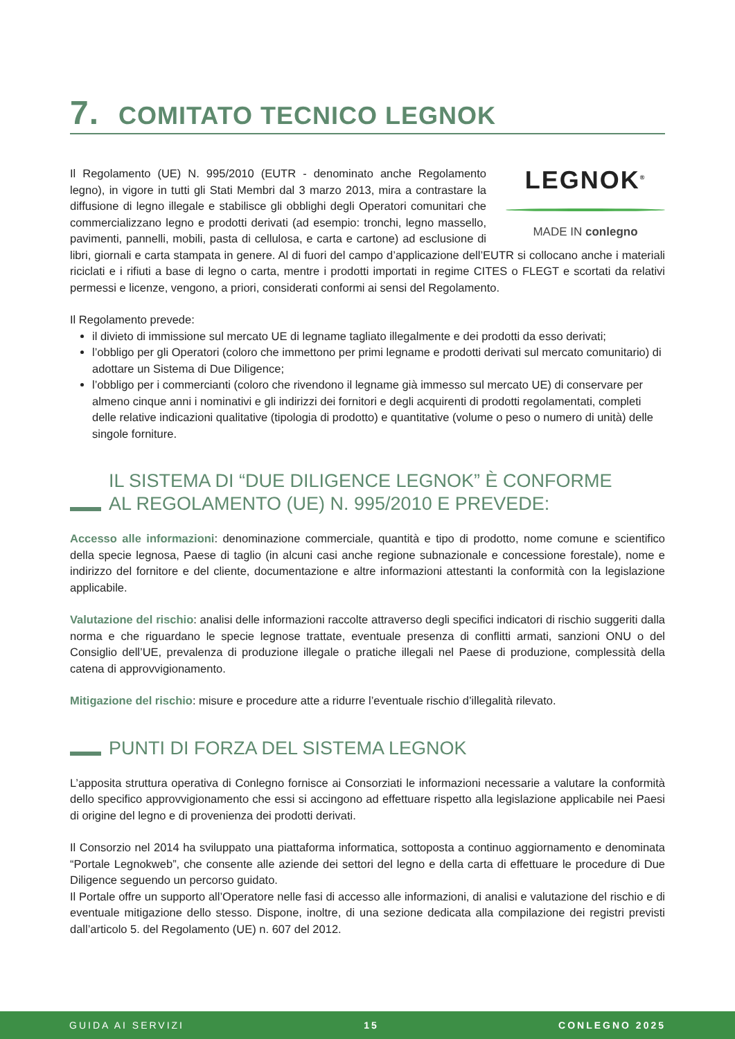7. COMITATO TECNICO LEGNOK
LEGNOK<sup>®</sup>
MADE IN conlegno
Il Regolamento (UE) N. 995/2010 (EUTR - denominato anche Regolamento legno), in vigore in tutti gli Stati Membri dal 3 marzo 2013, mira a contrastare la diffusione di legno illegale e stabilisce gli obblighi degli Operatori comunitari che commercializzano legno e prodotti derivati (ad esempio: tronchi, legno massello, pavimenti, pannelli, mobili, pasta di cellulosa, e carta e cartone) ad esclusione di libri, giornali e carta stampata in genere. Al di fuori del campo d’applicazione dell’EUTR si collocano anche i materiali riciclati e i rifiuti a base di legno o carta, mentre i prodotti importati in regime CITES o FLEGT e scortati da relativi permessi e licenze, vengono, a priori, considerati conformi ai sensi del Regolamento.
Il Regolamento prevede:
il divieto di immissione sul mercato UE di legname tagliato illegalmente e dei prodotti da esso derivati;
l’obbligo per gli Operatori (coloro che immettono per primi legname e prodotti derivati sul mercato comunitario) di adottare un Sistema di Due Diligence;
l’obbligo per i commercianti (coloro che rivendono il legname già immesso sul mercato UE) di conservare per almeno cinque anni i nominativi e gli indirizzi dei fornitori e degli acquirenti di prodotti regolamentati, completi delle relative indicazioni qualitative (tipologia di prodotto) e quantitative (volume o peso o numero di unità) delle singole forniture.
IL SISTEMA DI “DUE DILIGENCE LEGNOK” È CONFORME
AL REGOLAMENTO (UE) N. 995/2010 E PREVEDE:
Accesso alle informazioni: denominazione commerciale, quantità e tipo di prodotto, nome comune e scientifico della specie legnosa, Paese di taglio (in alcuni casi anche regione subnazionale e concessione forestale), nome e indirizzo del fornitore e del cliente, documentazione e altre informazioni attestanti la conformità con la legislazione applicabile.
Valutazione del rischio: analisi delle informazioni raccolte attraverso degli specifici indicatori di rischio suggeriti dalla norma e che riguardano le specie legnose trattate, eventuale presenza di conflitti armati, sanzioni ONU o del Consiglio dell’UE, prevalenza di produzione illegale o pratiche illegali nel Paese di produzione, complessità della catena di approvvigionamento.
Mitigazione del rischio: misure e procedure atte a ridurre l’eventuale rischio d’illegalità rilevato.
PUNTI DI FORZA DEL SISTEMA LEGNOK
L’apposita struttura operativa di Conlegno fornisce ai Consorziati le informazioni necessarie a valutare la conformità dello specifico approvvigionamento che essi si accingono ad effettuare rispetto alla legislazione applicabile nei Paesi di origine del legno e di provenienza dei prodotti derivati.
Il Consorzio nel 2014 ha sviluppato una piattaforma informatica, sottoposta a continuo aggiornamento e denominata “Portale Legnokweb”, che consente alle aziende dei settori del legno e della carta di effettuare le procedure di Due Diligence seguendo un percorso guidato.
Il Portale offre un supporto all’Operatore nelle fasi di accesso alle informazioni, di analisi e valutazione del rischio e di eventuale mitigazione dello stesso. Dispone, inoltre, di una sezione dedicata alla compilazione dei registri previsti dall’articolo 5. del Regolamento (UE) n. 607 del 2012.
GUIDA AI SERVIZI 15 CONLEGNO 2025